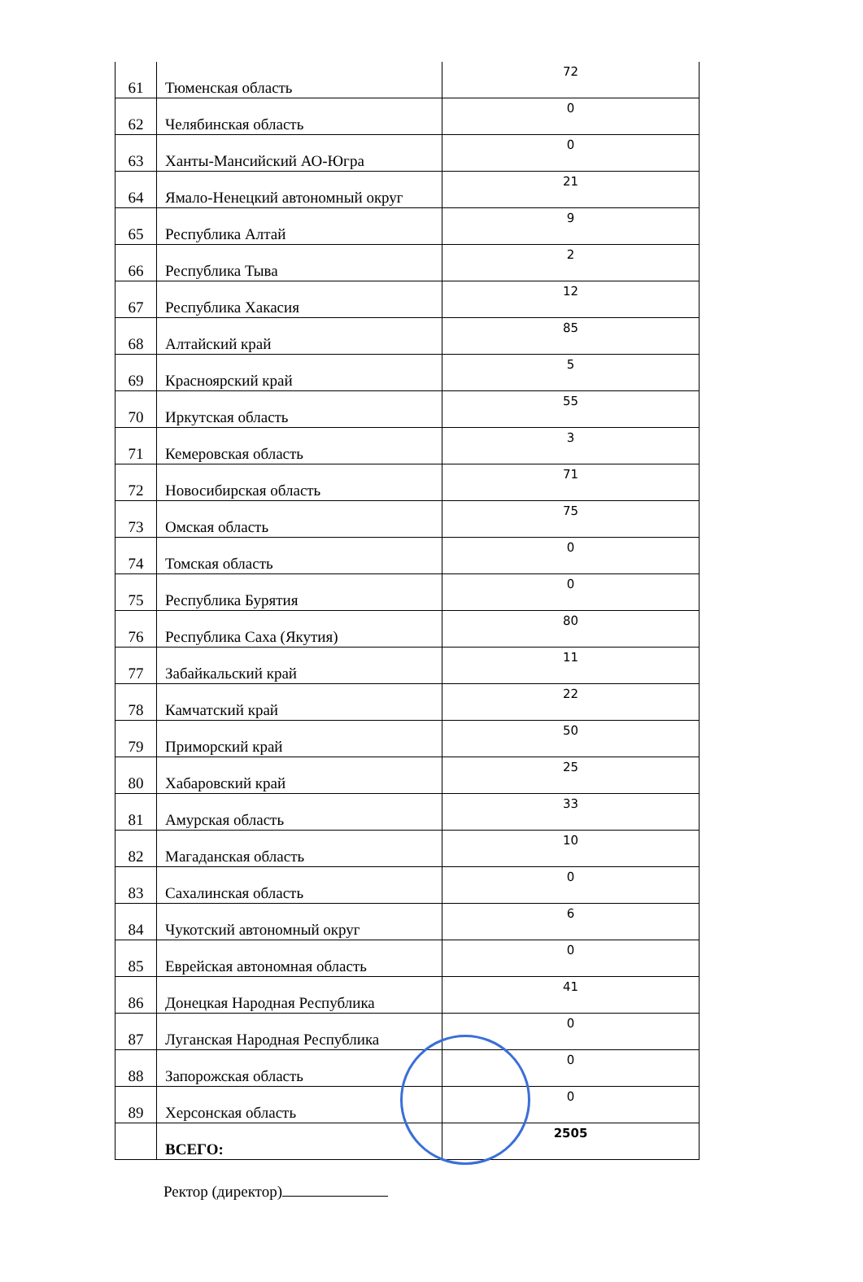| 61 | Тюменская область | 72 |
| 62 | Челябинская область | 0 |
| 63 | Ханты-Мансийский АО-Югра | 0 |
| 64 | Ямало-Ненецкий автономный округ | 21 |
| 65 | Республика Алтай | 9 |
| 66 | Республика Тыва | 2 |
| 67 | Республика Хакасия | 12 |
| 68 | Алтайский край | 85 |
| 69 | Красноярский край | 5 |
| 70 | Иркутская область | 55 |
| 71 | Кемеровская область | 3 |
| 72 | Новосибирская область | 71 |
| 73 | Омская область | 75 |
| 74 | Томская область | 0 |
| 75 | Республика Бурятия | 0 |
| 76 | Республика Саха (Якутия) | 80 |
| 77 | Забайкальский край | 11 |
| 78 | Камчатский край | 22 |
| 79 | Приморский край | 50 |
| 80 | Хабаровский край | 25 |
| 81 | Амурская область | 33 |
| 82 | Магаданская область | 10 |
| 83 | Сахалинская область | 0 |
| 84 | Чукотский автономный округ | 6 |
| 85 | Еврейская автономная область | 0 |
| 86 | Донецкая Народная Республика | 41 |
| 87 | Луганская Народная Республика | 0 |
| 88 | Запорожская область | 0 |
| 89 | Херсонская область | 0 |
| | ВСЕГО: | 2505 |
Ректор (директор)